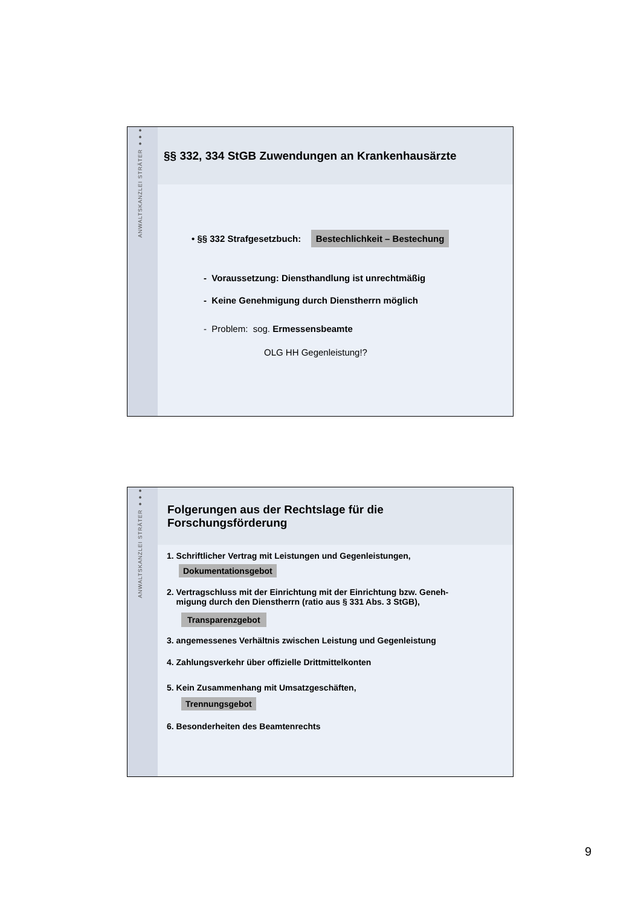ANWALTSKANZLEI STRÄTER ●●●
§§ 332, 334 StGB Zuwendungen an Krankenhausärzte
• §§ 332 Strafgesetzbuch: Bestechlichkeit – Bestechung
- Voraussetzung: Diensthandlung ist unrechtmäßig
- Keine Genehmigung durch Dienstherrn möglich
- Problem: sog. Ermessensbeamte
OLG HH Gegenleistung!?
ANWALTSKANZLEI STRÄTER ●●●
Folgerungen aus der Rechtslage für die
Forschungsförderung
1. Schriftlicher Vertrag mit Leistungen und Gegenleistungen,
Dokumentationsgebot
2. Vertragschluss mit der Einrichtung mit der Einrichtung bzw. Geneh-
migung durch den Dienstherrn (ratio aus § 331 Abs. 3 StGB),
Transparenzgebot
3. angemessenes Verhältnis zwischen Leistung und Gegenleistung
4. Zahlungsverkehr über offizielle Drittmittelkonten
5. Kein Zusammenhang mit Umsatzgeschäften,
Trennungsgebot
6. Besonderheiten des Beamtenrechts
9